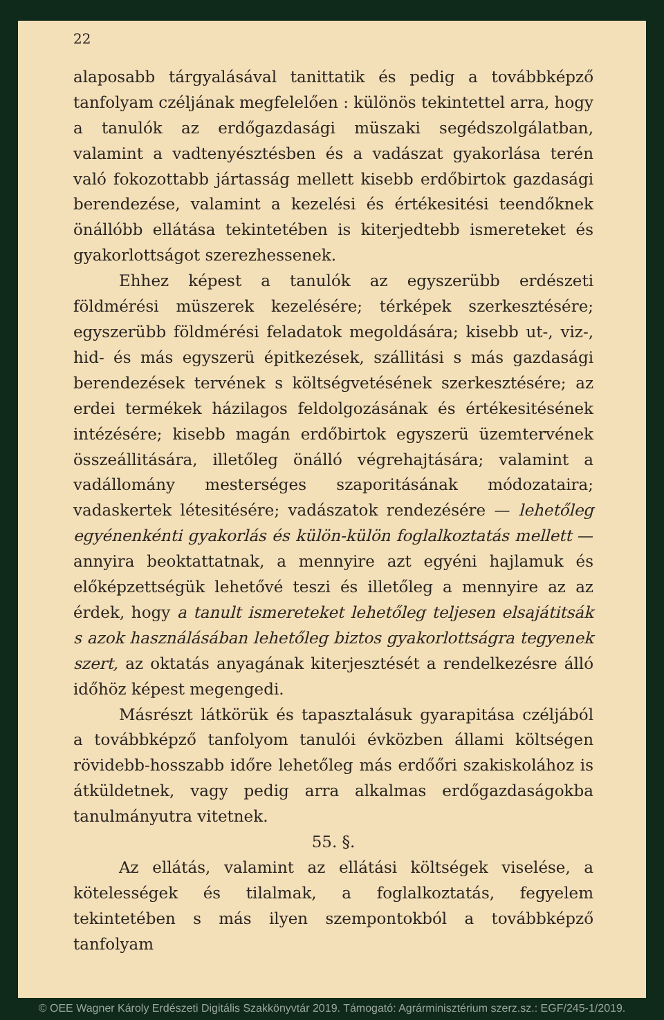22
alaposabb tárgyalásával tanittatik és pedig a továbbképző tanfolyam czéljának megfelelően : különös tekintettel arra, hogy a tanulók az erdőgazdasági müszaki segédszolgálatban, valamint a vadtenyésztésben és a vadászat gyakorlása terén való fokozottabb jártasság mellett kisebb erdőbirtok gazdasági berendezése, valamint a kezelési és értékesitési teendőknek önállóbb ellátása tekintetében is kiterjedtebb ismereteket és gyakorlottságot szerezhessenek.
Ehhez képest a tanulók az egyszerübb erdészeti földmérési müszerek kezelésére; térképek szerkesztésére; egyszerübb földmérési feladatok megoldására; kisebb ut-, viz-, hid- és más egyszerü épitkezések, szállitási s más gazdasági berendezések tervének s költségvetésének szerkesztésére; az erdei termékek házilagos feldolgozásának és értékesitésének intézésére; kisebb magán erdőbirtok egyszerü üzemtervének összeállitására, illetőleg önálló végrehajtására; valamint a vadállomány mesterséges szaporitásának módozataira; vadaskertek létesitésére; vadászatok rendezésére — lehetőleg egyénenkénti gyakorlás és külön-külön foglalkoztatás mellett — annyira beoktattatnak, a mennyire azt egyéni hajlamuk és előképzettségük lehetővé teszi és illetőleg a mennyire az az érdek, hogy a tanult ismereteket lehetőleg teljesen elsajátitsák s azok használásában lehetőleg biztos gyakorlottságra tegyenek szert, az oktatás anyagának kiterjesztését a rendelkezésre álló időhöz képest megengedi.
Másrészt látkörük és tapasztalásuk gyarapitása czéljából a továbbképző tanfolyom tanulói évközben állami költségen rövidebb-hosszabb időre lehetőleg más erdőőri szakiskolához is átküldetnek, vagy pedig arra alkalmas erdőgazdaságokba tanulmányutra vitetnek.
55. §.
Az ellátás, valamint az ellátási költségek viselése, a kötelességek és tilalmak, a foglalkoztatás, fegyelem tekintetében s más ilyen szempontokból a továbbképző tanfolyam
© OEE Wagner Károly Erdészeti Digitális Szakkönyvtár 2019. Támogató: Agrárminisztérium szerz.sz.: EGF/245-1/2019.